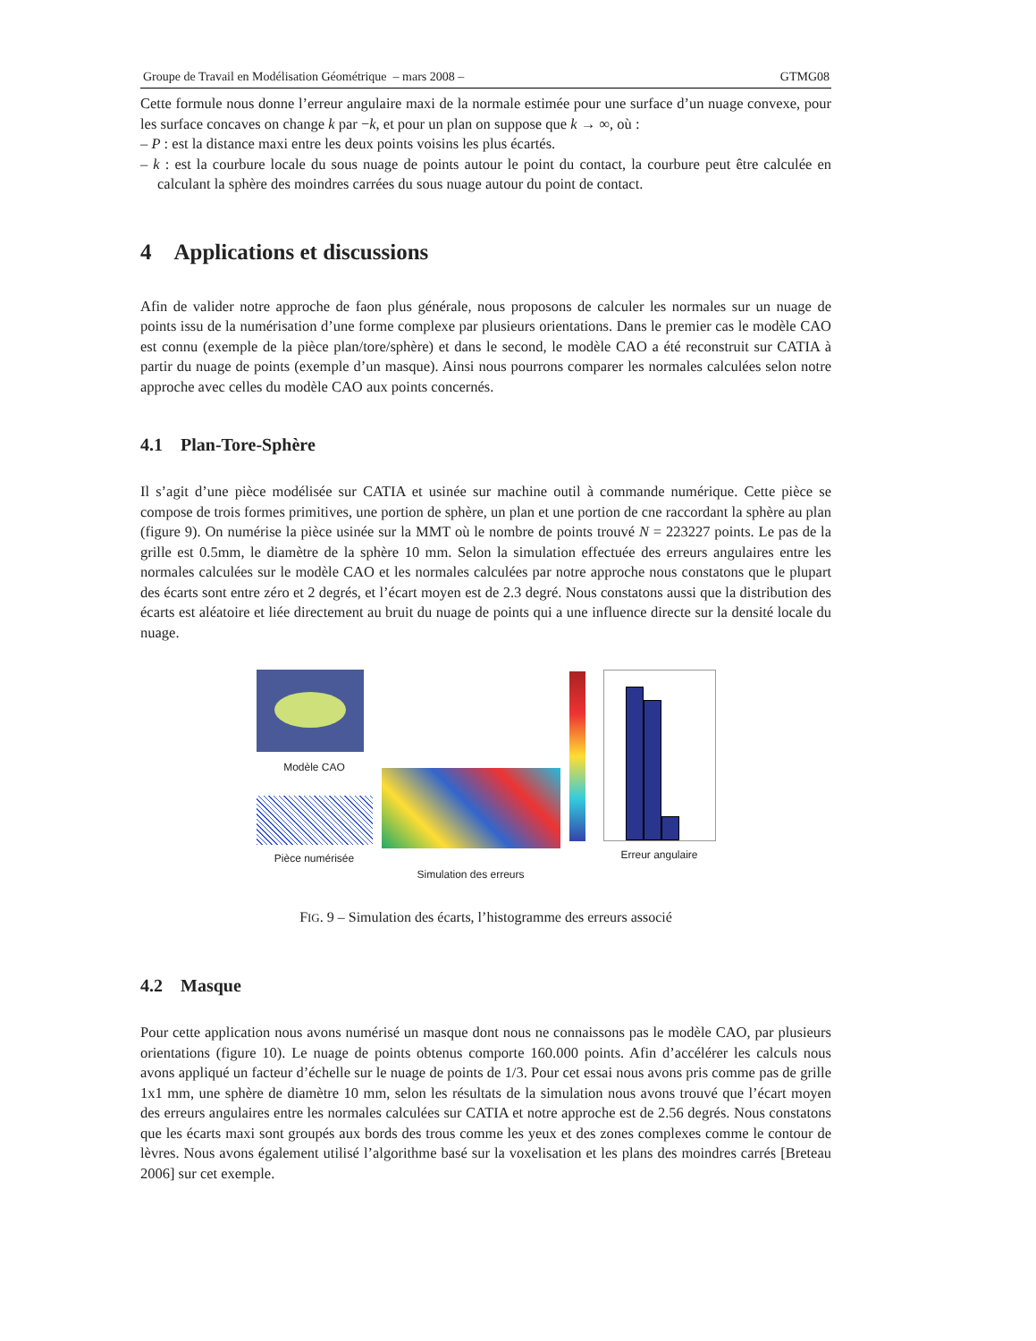Groupe de Travail en Modélisation Géométrique – mars 2008 – GTMG08
Cette formule nous donne l’erreur angulaire maxi de la normale estimée pour une surface d’un nuage convexe, pour les surface concaves on change k par −k, et pour un plan on suppose que k → ∞, où :
– P : est la distance maxi entre les deux points voisins les plus écartés.
– k : est la courbure locale du sous nuage de points autour le point du contact, la courbure peut être calculée en calculant la sphère des moindres carrées du sous nuage autour du point de contact.
4 Applications et discussions
Afin de valider notre approche de faon plus générale, nous proposons de calculer les normales sur un nuage de points issu de la numérisation d’une forme complexe par plusieurs orientations. Dans le premier cas le modèle CAO est connu (exemple de la pièce plan/tore/sphère) et dans le second, le modèle CAO a été reconstruit sur CATIA à partir du nuage de points (exemple d’un masque). Ainsi nous pourrons comparer les normales calculées selon notre approche avec celles du modèle CAO aux points concernés.
4.1 Plan-Tore-Sphère
Il s’agit d’une pièce modélisée sur CATIA et usinée sur machine outil à commande numérique. Cette pièce se compose de trois formes primitives, une portion de sphère, un plan et une portion de cne raccordant la sphère au plan (figure 9). On numérise la pièce usinée sur la MMT où le nombre de points trouvé N = 223227 points. Le pas de la grille est 0.5mm, le diamètre de la sphère 10 mm. Selon la simulation effectuée des erreurs angulaires entre les normales calculées sur le modèle CAO et les normales calculées par notre approche nous constatons que le plupart des écarts sont entre zéro et 2 degrés, et l’écart moyen est de 2.3 degré. Nous constatons aussi que la distribution des écarts est aléatoire et liée directement au bruit du nuage de points qui a une influence directe sur la densité locale du nuage.
Modèle CAO
Pièce numérisée
Simulation des erreurs
Erreur angulaire
FIG. 9 – Simulation des écarts, l’histogramme des erreurs associé
4.2 Masque
Pour cette application nous avons numérisé un masque dont nous ne connaissons pas le modèle CAO, par plusieurs orientations (figure 10). Le nuage de points obtenus comporte 160.000 points. Afin d’accélérer les calculs nous avons appliqué un facteur d’échelle sur le nuage de points de 1/3. Pour cet essai nous avons pris comme pas de grille 1x1 mm, une sphère de diamètre 10 mm, selon les résultats de la simulation nous avons trouvé que l’écart moyen des erreurs angulaires entre les normales calculées sur CATIA et notre approche est de 2.56 degrés. Nous constatons que les écarts maxi sont groupés aux bords des trous comme les yeux et des zones complexes comme le contour de lèvres. Nous avons également utilisé l’algorithme basé sur la voxelisation et les plans des moindres carrés [Breteau 2006] sur cet exemple.